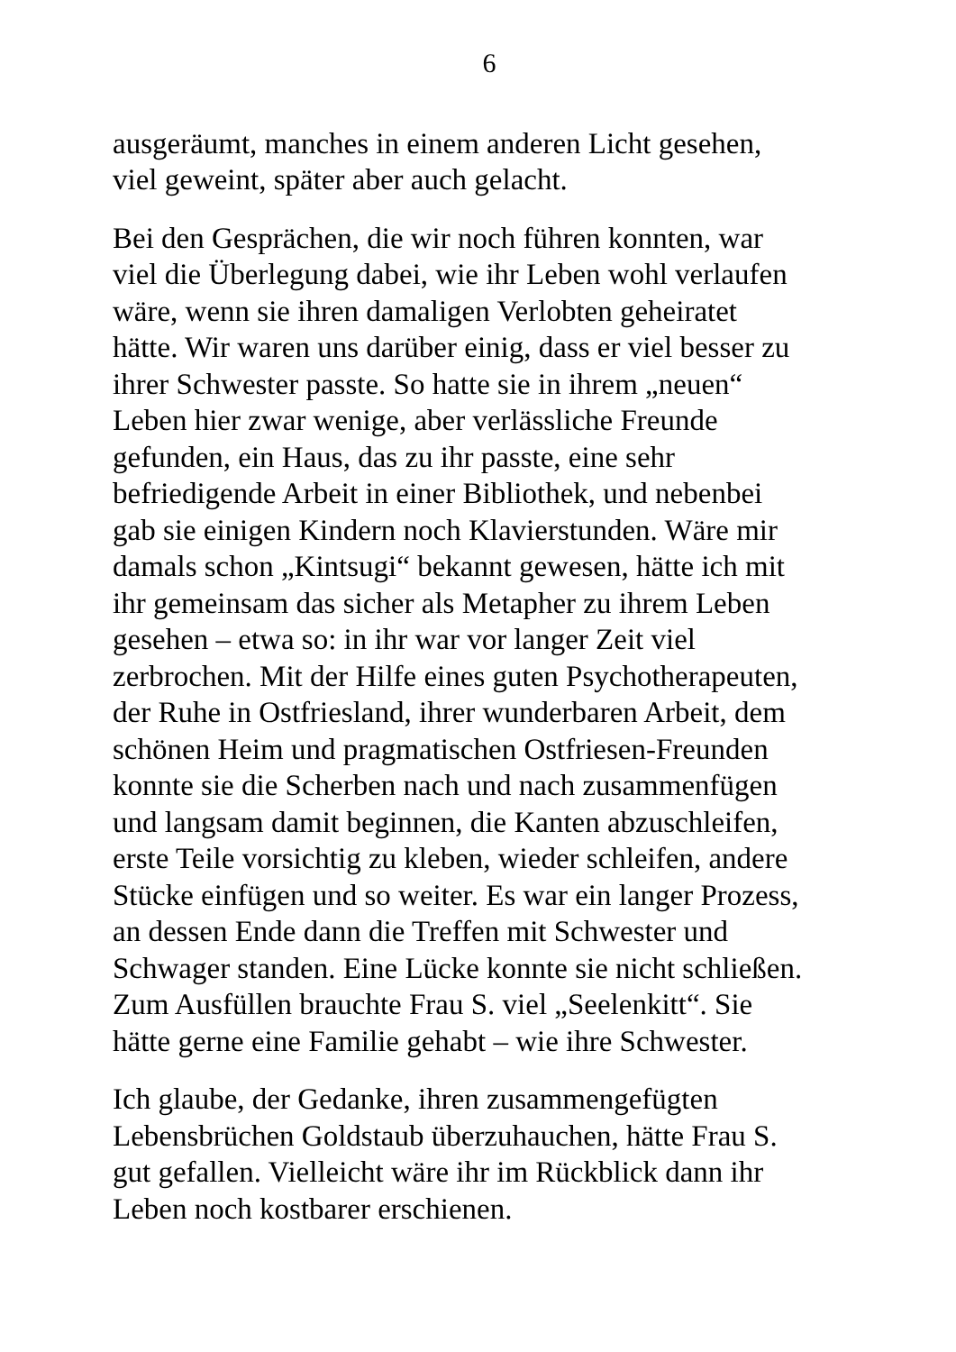6
ausgeräumt, manches in einem anderen Licht gesehen,
viel geweint, später aber auch gelacht.
Bei den Gesprächen, die wir noch führen konnten, war
viel die Überlegung dabei, wie ihr Leben wohl verlaufen
wäre, wenn sie ihren damaligen Verlobten geheiratet
hätte. Wir waren uns darüber einig, dass er viel besser zu
ihrer Schwester passte. So hatte sie in ihrem „neuen“
Leben hier zwar wenige, aber verlässliche Freunde
gefunden, ein Haus, das zu ihr passte, eine sehr
befriedigende Arbeit in einer Bibliothek, und nebenbei
gab sie einigen Kindern noch Klavierstunden. Wäre mir
damals schon „Kintsugi“ bekannt gewesen, hätte ich mit
ihr gemeinsam das sicher als Metapher zu ihrem Leben
gesehen – etwa so: in ihr war vor langer Zeit viel
zerbrochen. Mit der Hilfe eines guten Psychotherapeuten,
der Ruhe in Ostfriesland, ihrer wunderbaren Arbeit, dem
schönen Heim und pragmatischen Ostfriesen-Freunden
konnte sie die Scherben nach und nach zusammenfügen
und langsam damit beginnen, die Kanten abzuschleifen,
erste Teile vorsichtig zu kleben, wieder schleifen, andere
Stücke einfügen und so weiter. Es war ein langer Prozess,
an dessen Ende dann die Treffen mit Schwester und
Schwager standen. Eine Lücke konnte sie nicht schließen.
Zum Ausfüllen brauchte Frau S. viel „Seelenkitt“. Sie
hätte gerne eine Familie gehabt – wie ihre Schwester.
Ich glaube, der Gedanke, ihren zusammengefügten
Lebensbrüchen Goldstaub überzuhauchen, hätte Frau S.
gut gefallen. Vielleicht wäre ihr im Rückblick dann ihr
Leben noch kostbarer erschienen.